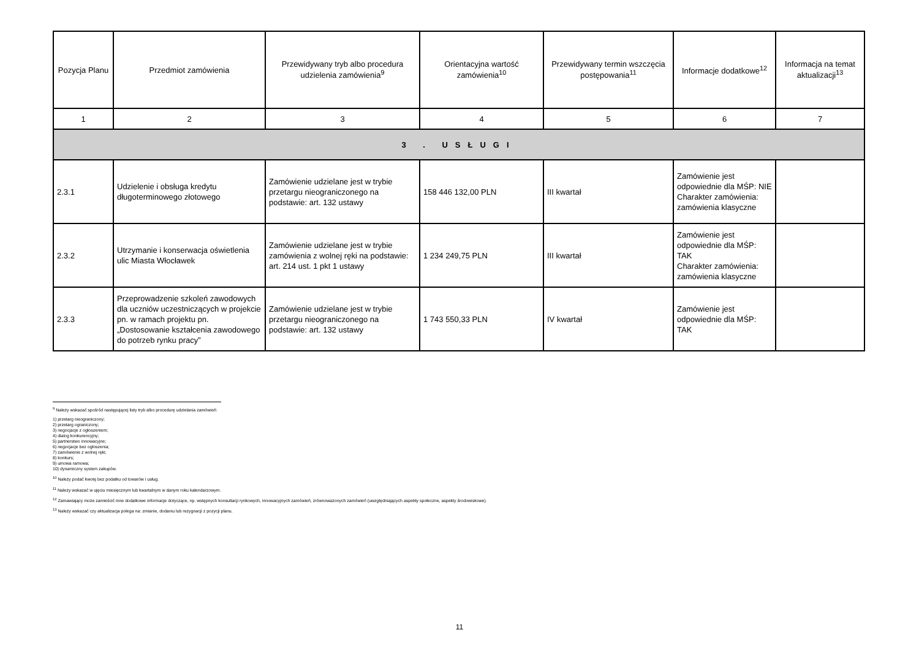| Pozycja Planu | Przedmiot zamówienia | Przewidywany tryb albo procedura udzielenia zamówienia<sup>9</sup> | Orientacyjna wartość zamówienia<sup>10</sup> | Przewidywany termin wszczęcia postępowania<sup>11</sup> | Informacje dodatkowe<sup>12</sup> | Informacja na temat aktualizacji<sup>13</sup> |
| --- | --- | --- | --- | --- | --- | --- |
| 1 | 2 | 3 | 4 | 5 | 6 | 7 |
| 3 . USŁUGI | | | | | | |
| 2.3.1 | Udzielenie i obsługa kredytu długoterminowego złotowego | Zamówienie udzielane jest w trybie przetargu nieograniczonego na podstawie: art. 132 ustawy | 158 446 132,00 PLN | III kwartał | Zamówienie jest odpowiednie dla MŚP: NIE Charakter zamówienia: zamówienia klasyczne | |
| 2.3.2 | Utrzymanie i konserwacja oświetlenia ulic Miasta Włocławek | Zamówienie udzielane jest w trybie zamówienia z wolnej ręki na podstawie: art. 214 ust. 1 pkt 1 ustawy | 1 234 249,75 PLN | III kwartał | Zamówienie jest odpowiednie dla MŚP: TAK Charakter zamówienia: zamówienia klasyczne | |
| 2.3.3 | Przeprowadzenie szkoleń zawodowych dla uczniów uczestniczących w projekcie pn. w ramach projektu pn. „Dostosowanie kształcenia zawodowego do potrzeb rynku pracy” | Zamówienie udzielane jest w trybie przetargu nieograniczonego na podstawie: art. 132 ustawy | 1 743 550,33 PLN | IV kwartał | Zamówienie jest odpowiednie dla MŚP: TAK | |
<sup>9</sup> Należy wskazać spośród następującej listy tryb albo procedurę udzielania zamówień:
1) przetarg nieograniczony;
2) przetarg ograniczony;
3) negocjacje z ogłoszeniem;
4) dialog konkurencyjny;
5) partnerstwo innowacyjne;
6) negocjacje bez ogłoszenia;
7) zamówienie z wolnej ręki;
8) konkurs;
9) umowa ramowa;
10) dynamiczny system zakupów.
<sup>10</sup> Należy podać kwotę bez podatku od towarów i usług.
<sup>11</sup> Należy wskazać w ujęciu miesięcznym lub kwartalnym w danym roku kalendarzowym.
<sup>12</sup> Zamawiający może zamieścić inne dodatkowe informacje dotyczące, np. wstępnych konsultacji rynkowych, innowacyjnych zamówień, zrównoważonych zamówień (uwzględniających aspekty społeczne, aspekty środowiskowe).
<sup>13</sup> Należy wskazać czy aktualizacja polega na: zmianie, dodaniu lub rezygnacji z pozycji planu.
11